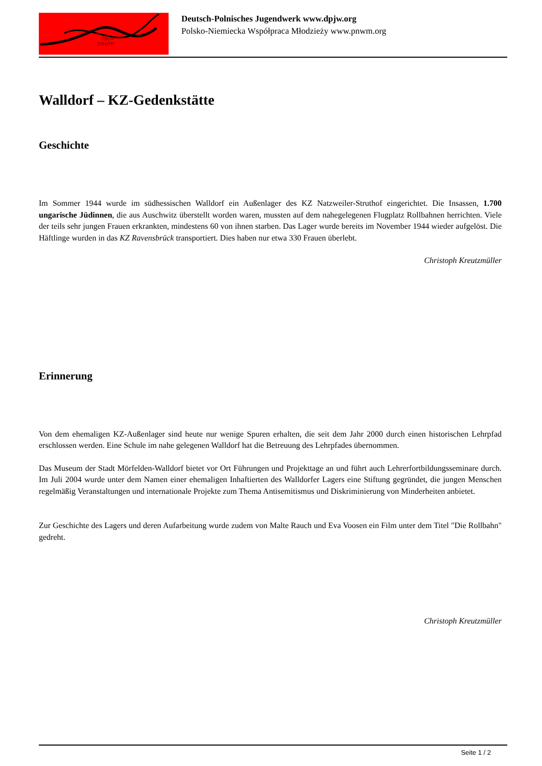dpjw
pnwm
Deutsch-Polnisches Jugendwerk www.dpjw.org
Polsko-Niemiecka Współpraca Młodzieży www.pnwm.org
Walldorf – KZ-Gedenkstätte
Geschichte
Im Sommer 1944 wurde im südhessischen Walldorf ein Außenlager des KZ Natzweiler-Struthof eingerichtet. Die Insassen, 1.700 ungarische Jüdinnen, die aus Auschwitz überstellt worden waren, mussten auf dem nahegelegenen Flugplatz Rollbahnen herrichten. Viele der teils sehr jungen Frauen erkrankten, mindestens 60 von ihnen starben. Das Lager wurde bereits im November 1944 wieder aufgelöst. Die Häftlinge wurden in das KZ Ravensbrück transportiert. Dies haben nur etwa 330 Frauen überlebt.
Christoph Kreutzmüller
Erinnerung
Von dem ehemaligen KZ-Außenlager sind heute nur wenige Spuren erhalten, die seit dem Jahr 2000 durch einen historischen Lehrpfad erschlossen werden. Eine Schule im nahe gelegenen Walldorf hat die Betreuung des Lehrpfades übernommen.
Das Museum der Stadt Mörfelden-Walldorf bietet vor Ort Führungen und Projekttage an und führt auch Lehrerfortbildungsseminare durch. Im Juli 2004 wurde unter dem Namen einer ehemaligen Inhaftierten des Walldorfer Lagers eine Stiftung gegründet, die jungen Menschen regelmäßig Veranstaltungen und internationale Projekte zum Thema Antisemitismus und Diskriminierung von Minderheiten anbietet.
Zur Geschichte des Lagers und deren Aufarbeitung wurde zudem von Malte Rauch und Eva Voosen ein Film unter dem Titel "Die Rollbahn" gedreht.
Christoph Kreutzmüller
Seite 1 / 2